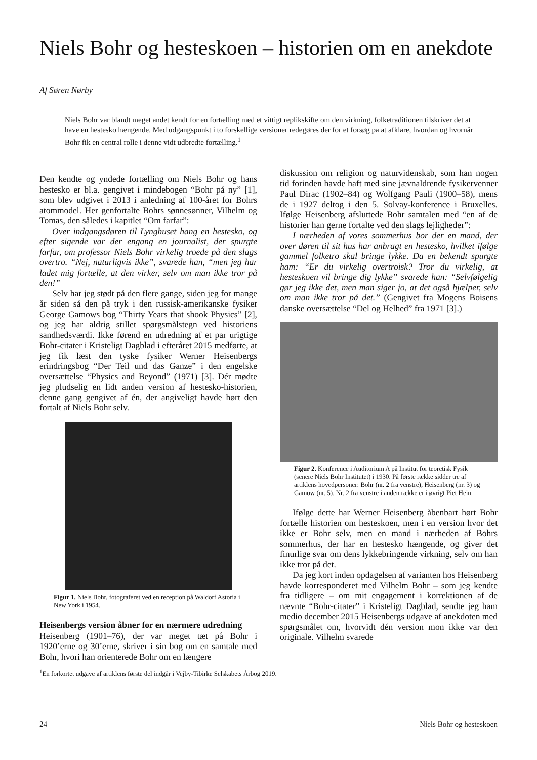Niels Bohr og hesteskoen – historien om en anekdote
Af Søren Nørby
Niels Bohr var blandt meget andet kendt for en fortælling med et vittigt replikskifte om den virkning, folketraditionen tilskriver det at have en hestesko hængende. Med udgangspunkt i to forskellige versioner redegøres der for et forsøg på at afklare, hvordan og hvornår Bohr fik en central rolle i denne vidt udbredte fortælling.<sup>1</sup>
Den kendte og yndede fortælling om Niels Bohr og hans hestesko er bl.a. gengivet i mindebogen “Bohr på ny” [1], som blev udgivet i 2013 i anledning af 100-året for Bohrs atommodel. Her genfortalte Bohrs sønnesønner, Vilhelm og Tomas, den således i kapitlet “Om farfar”:
Over indgangsdøren til Lynghuset hang en hestesko, og efter sigende var der engang en journalist, der spurgte farfar, om professor Niels Bohr virkelig troede på den slags overtro. “Nej, naturligvis ikke”, svarede han, “men jeg har ladet mig fortælle, at den virker, selv om man ikke tror på den!”
Selv har jeg stødt på den flere gange, siden jeg for mange år siden så den på tryk i den russisk-amerikanske fysiker George Gamows bog “Thirty Years that shook Physics” [2], og jeg har aldrig stillet spørgsmålstegn ved historiens sandhedsværdi. Ikke førend en udredning af et par urigtige Bohr-citater i Kristeligt Dagblad i efteråret 2015 medførte, at jeg fik læst den tyske fysiker Werner Heisenbergs erindringsbog “Der Teil und das Ganze” i den engelske oversættelse “Physics and Beyond” (1971) [3]. Dér mødte jeg pludselig en lidt anden version af hestesko-historien, denne gang gengivet af én, der angiveligt havde hørt den fortalt af Niels Bohr selv.
Figur 1. Niels Bohr, fotograferet ved en reception på Waldorf Astoria i New York i 1954.
Heisenbergs version åbner for en nærmere udredning
Heisenberg (1901–76), der var meget tæt på Bohr i 1920’erne og 30’erne, skriver i sin bog om en samtale med Bohr, hvori han orienterede Bohr om en længere
diskussion om religion og naturvidenskab, som han nogen tid forinden havde haft med sine jævnaldrende fysikervenner Paul Dirac (1902–84) og Wolfgang Pauli (1900–58), mens de i 1927 deltog i den 5. Solvay-konference i Bruxelles. Ifølge Heisenberg afsluttede Bohr samtalen med “en af de historier han gerne fortalte ved den slags lejligheder”:
I nærheden af vores sommerhus bor der en mand, der over døren til sit hus har anbragt en hestesko, hvilket ifølge gammel folketro skal bringe lykke. Da en bekendt spurgte ham: “Er du virkelig overtroisk? Tror du virkelig, at hesteskoen vil bringe dig lykke” svarede han: “Selvfølgelig gør jeg ikke det, men man siger jo, at det også hjælper, selv om man ikke tror på det.” (Gengivet fra Mogens Boisens danske oversættelse “Del og Helhed” fra 1971 [3].)
Figur 2. Konference i Auditorium A på Institut for teoretisk Fysik (senere Niels Bohr Institutet) i 1930. På første række sidder tre af artiklens hovedpersoner: Bohr (nr. 2 fra venstre), Heisenberg (nr. 3) og Gamow (nr. 5). Nr. 2 fra venstre i anden række er i øvrigt Piet Hein.
Ifølge dette har Werner Heisenberg åbenbart hørt Bohr fortælle historien om hesteskoen, men i en version hvor det ikke er Bohr selv, men en mand i nærheden af Bohrs sommerhus, der har en hestesko hængende, og giver det finurlige svar om dens lykkebringende virkning, selv om han ikke tror på det.
Da jeg kort inden opdagelsen af varianten hos Heisenberg havde korresponderet med Vilhelm Bohr – som jeg kendte fra tidligere – om mit engagement i korrektionen af de nævnte “Bohr-citater” i Kristeligt Dagblad, sendte jeg ham medio december 2015 Heisenbergs udgave af anekdoten med spørgsmålet om, hvorvidt dén version mon ikke var den originale. Vilhelm svarede
<sup>1</sup> En forkortet udgave af artiklens første del indgår i Vejby-Tibirke Selskabets Årbog 2019.
24 Niels Bohr og hesteskoen